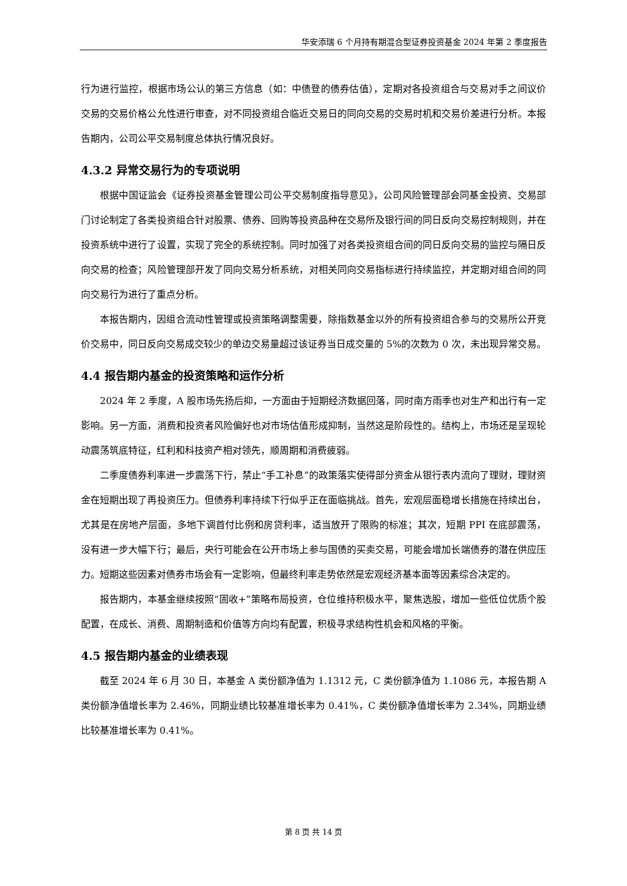华安添瑞 6 个月持有期混合型证券投资基金 2024 年第 2 季度报告
行为进行监控，根据市场公认的第三方信息（如：中债登的债券估值），定期对各投资组合与交易对手之间议价交易的交易价格公允性进行审查，对不同投资组合临近交易日的同向交易的交易时机和交易价差进行分析。本报告期内，公司公平交易制度总体执行情况良好。
4.3.2 异常交易行为的专项说明
根据中国证监会《证券投资基金管理公司公平交易制度指导意见》，公司风险管理部会同基金投资、交易部门讨论制定了各类投资组合针对股票、债券、回购等投资品种在交易所及银行间的同日反向交易控制规则，并在投资系统中进行了设置，实现了完全的系统控制。同时加强了对各类投资组合间的同日反向交易的监控与隔日反向交易的检查；风险管理部开发了同向交易分析系统，对相关同向交易指标进行持续监控，并定期对组合间的同向交易行为进行了重点分析。
本报告期内，因组合流动性管理或投资策略调整需要，除指数基金以外的所有投资组合参与的交易所公开竞价交易中，同日反向交易成交较少的单边交易量超过该证券当日成交量的 5%的次数为 0 次，未出现异常交易。
4.4 报告期内基金的投资策略和运作分析
2024 年 2 季度，A 股市场先扬后抑，一方面由于短期经济数据回落，同时南方雨季也对生产和出行有一定影响。另一方面，消费和投资者风险偏好也对市场估值形成抑制，当然这是阶段性的。结构上，市场还是呈现轮动震荡筑底特征，红利和科技资产相对领先，顺周期和消费疲弱。
二季度债券利率进一步震荡下行，禁止“手工补息”的政策落实使得部分资金从银行表内流向了理财，理财资金在短期出现了再投资压力。但债券利率持续下行似乎正在面临挑战。首先，宏观层面稳增长措施在持续出台，尤其是在房地产层面，多地下调首付比例和房贷利率，适当放开了限购的标准；其次，短期 PPI 在底部震荡，没有进一步大幅下行；最后，央行可能会在公开市场上参与国债的买卖交易，可能会增加长端债券的潜在供应压力。短期这些因素对债券市场会有一定影响，但最终利率走势依然是宏观经济基本面等因素综合决定的。
报告期内，本基金继续按照“固收+”策略布局投资，仓位维持积极水平，聚焦选股，增加一些低位优质个股配置，在成长、消费、周期制造和价值等方向均有配置，积极寻求结构性机会和风格的平衡。
4.5 报告期内基金的业绩表现
截至 2024 年 6 月 30 日，本基金 A 类份额净值为 1.1312 元，C 类份额净值为 1.1086 元，本报告期 A 类份额净值增长率为 2.46%，同期业绩比较基准增长率为 0.41%，C 类份额净值增长率为 2.34%，同期业绩比较基准增长率为 0.41%。
第 8 页 共 14 页